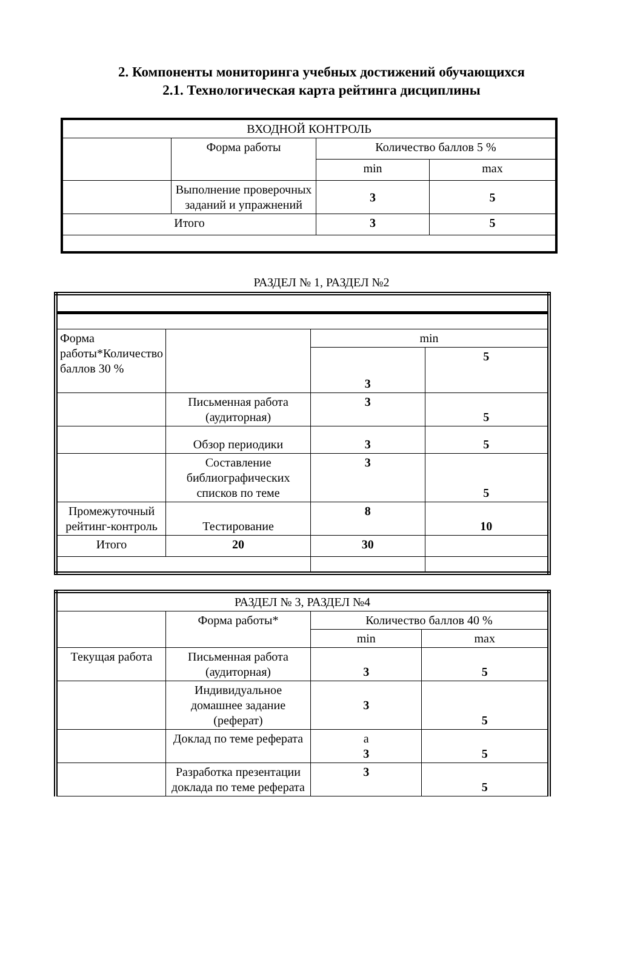2. Компоненты мониторинга учебных достижений обучающихся
2.1. Технологическая карта рейтинга дисциплины
| ВХОДНОЙ КОНТРОЛЬ | | | |
| | Форма работы | Количество баллов 5 % | |
| | | min | max |
| | Выполнение проверочных заданий и упражнений | 3 | 5 |
| Итого | | 3 | 5 |
РАЗДЕЛ № 1, РАЗДЕЛ №2
| Форма работы*Количество баллов 30 % | | min | |
| | | 3 | 5 |
| | Письменная работа (аудиторная) | 3 | 5 |
| | Обзор периодики | 3 | 5 |
| | Составление библиографических списков по теме | 3 | 5 |
| Промежуточный рейтинг-контроль | Тестирование | 8 | 10 |
| Итого | 20 | 30 | |
| РАЗДЕЛ № 3, РАЗДЕЛ №4 | | | |
| | Форма работы* | Количество баллов 40 % | |
| | | min | max |
| Текущая работа | Письменная работа (аудиторная) | 3 | 5 |
| | Индивидуальное домашнее задание (реферат) | 3 | 5 |
| | Доклад по теме реферата | а 3 | 5 |
| | Разработка презентации доклада по теме реферата | 3 | 5 |